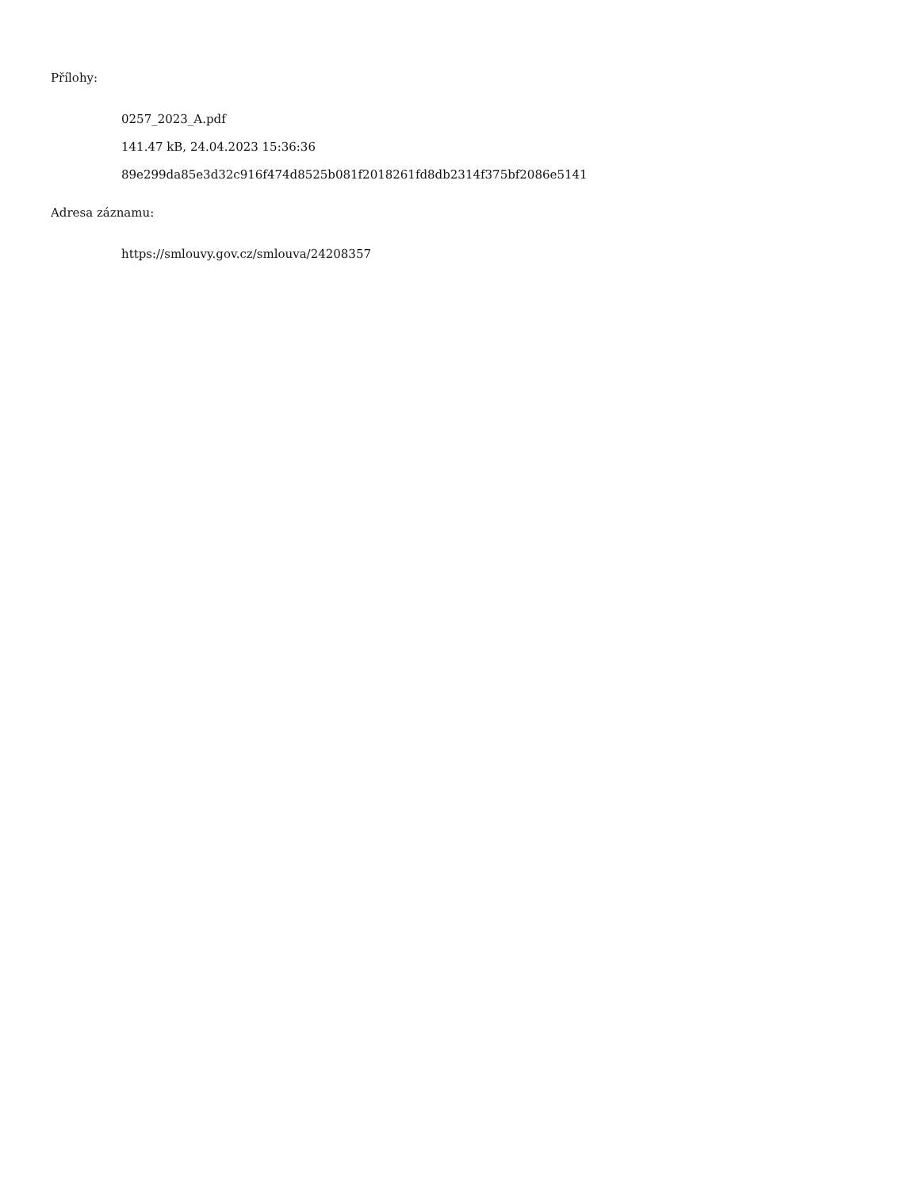Přílohy:
0257_2023_A.pdf
141.47 kB, 24.04.2023 15:36:36
89e299da85e3d32c916f474d8525b081f2018261fd8db2314f375bf2086e5141
Adresa záznamu:
https://smlouvy.gov.cz/smlouva/24208357